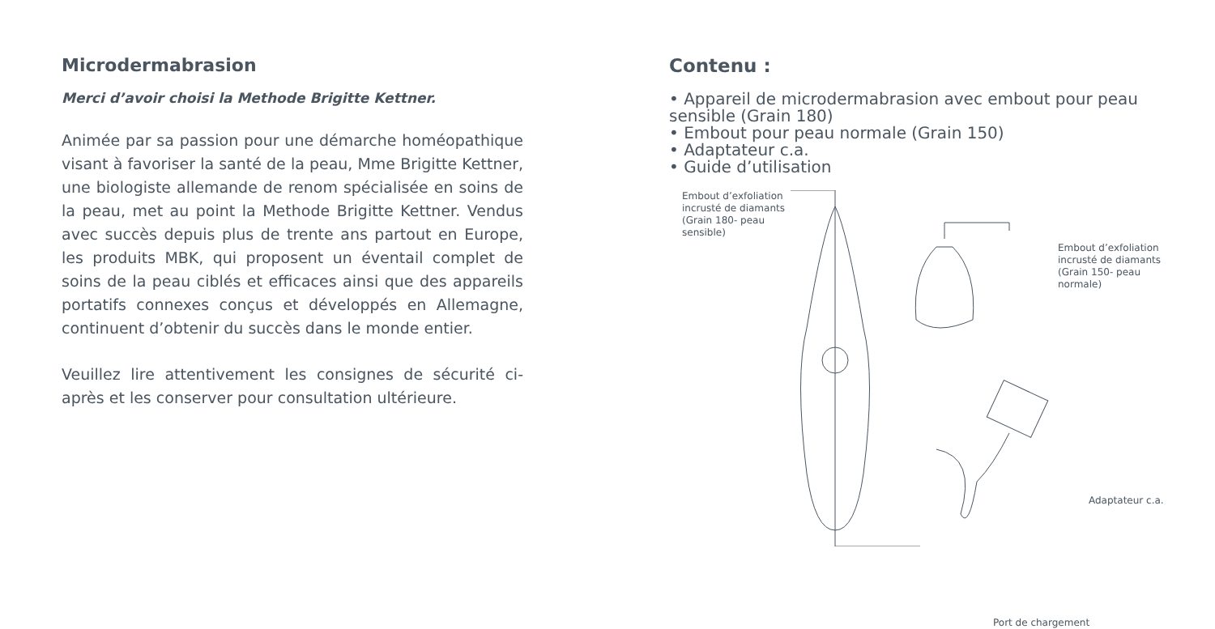Microdermabrasion
Merci d’avoir choisi la Methode Brigitte Kettner.
Animée par sa passion pour une démarche homéopathique visant à favoriser la santé de la peau, Mme Brigitte Kettner, une biologiste allemande de renom spécialisée en soins de la peau, met au point la Methode Brigitte Kettner. Vendus avec succès depuis plus de trente ans partout en Europe, les produits MBK, qui proposent un éventail complet de soins de la peau ciblés et efficaces ainsi que des appareils portatifs connexes conçus et développés en Allemagne, continuent d’obtenir du succès dans le monde entier.
Veuillez lire attentivement les consignes de sécurité ci-après et les conserver pour consultation ultérieure.
Contenu :
• Appareil de microdermabrasion avec embout pour peau sensible (Grain 180)
• Embout pour peau normale (Grain 150)
• Adaptateur c.a.
• Guide d’utilisation
Embout d’exfoliation
incrusté de diamants
(Grain 180- peau
sensible)
Embout d’exfoliation
incrusté de diamants
(Grain 150- peau
normale)
Adaptateur c.a.
Port de chargement